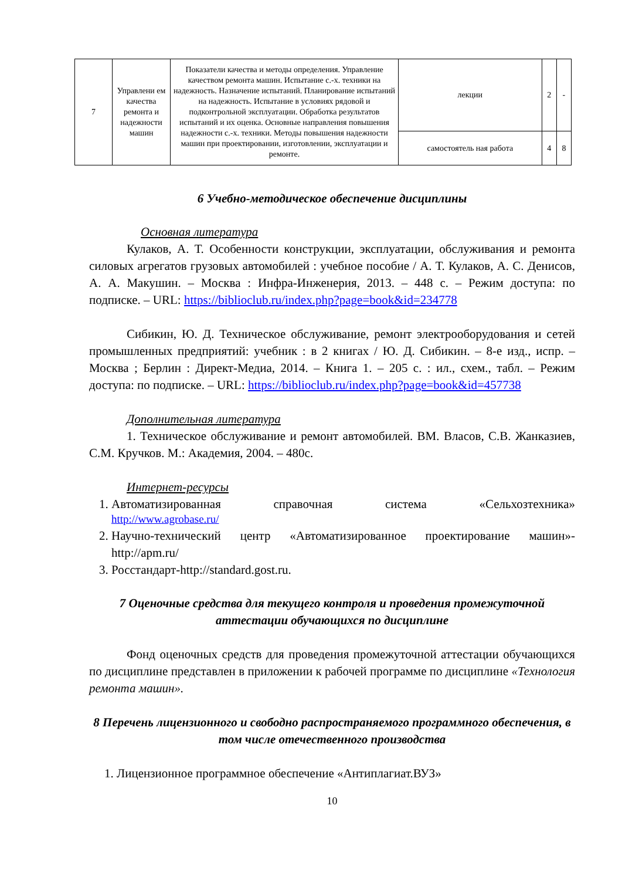| 7 | Управлени ем качества ремонта и надежности машин | Показатели качества и методы определения. Управление качеством ремонта машин. Испытание с.-х. техники на надежность. Назначение испытаний. Планирование испытаний на надежность. Испытание в условиях рядовой и подконтрольной эксплуатации. Обработка результатов испытаний и их оценка. Основные направления повышения надежности с.-х. техники. Методы повышения надежности машин при проектировании, изготовлении, эксплуатации и ремонте. | лекции | 2 | - |
| | | | самостоятель ная работа | 4 | 8 |
6 Учебно-методическое обеспечение дисциплины
Основная литература
Кулаков, А. Т. Особенности конструкции, эксплуатации, обслуживания и ремонта силовых агрегатов грузовых автомобилей : учебное пособие / А. Т. Кулаков, А. С. Денисов, А. А. Макушин. – Москва : Инфра-Инженерия, 2013. – 448 с. – Режим доступа: по подписке. – URL: https://biblioclub.ru/index.php?page=book&id=234778
Сибикин, Ю. Д. Техническое обслуживание, ремонт электрооборудования и сетей промышленных предприятий: учебник : в 2 книгах / Ю. Д. Сибикин. – 8-е изд., испр. – Москва ; Берлин : Директ-Медиа, 2014. – Книга 1. – 205 с. : ил., схем., табл. – Режим доступа: по подписке. – URL: https://biblioclub.ru/index.php?page=book&id=457738
Дополнительная литература
1. Техническое обслуживание и ремонт автомобилей. ВМ. Власов, С.В. Жанказиев, С.М. Кручков. М.: Академия, 2004. – 480с.
Интернет-ресурсы
1. Автоматизированная справочная система «Сельхозтехника»
http://www.agrobase.ru/
2. Научно-технический центр «Автоматизированное проектирование машин»-http://apm.ru/
3. Росстандарт-http://standard.gost.ru.
7 Оценочные средства для текущего контроля и проведения промежуточной аттестации обучающихся по дисциплине
Фонд оценочных средств для проведения промежуточной аттестации обучающихся по дисциплине представлен в приложении к рабочей программе по дисциплине «Технология ремонта машин».
8 Перечень лицензионного и свободно распространяемого программного обеспечения, в том числе отечественного производства
1. Лицензионное программное обеспечение «Антиплагиат.ВУЗ»
10